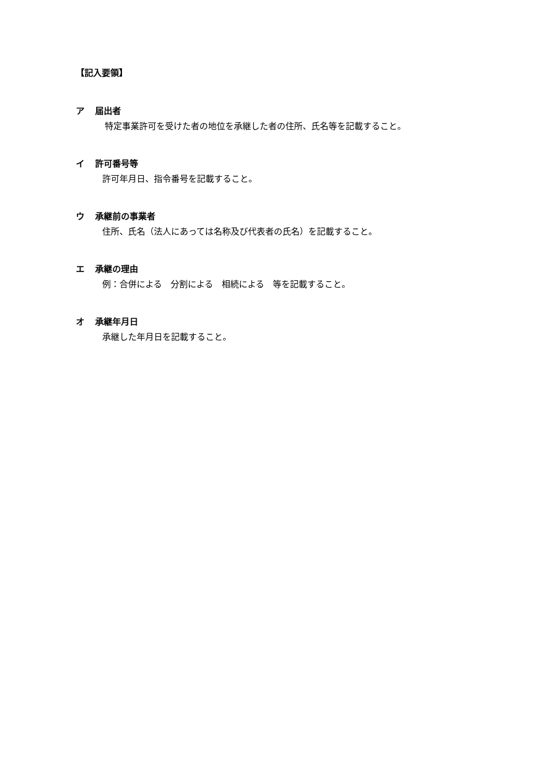【記入要領】
ア 届出者
特定事業許可を受けた者の地位を承継した者の住所、氏名等を記載すること。
イ 許可番号等
許可年月日、指令番号を記載すること。
ウ 承継前の事業者
住所、氏名（法人にあっては名称及び代表者の氏名）を記載すること。
エ 承継の理由
例：合併による　分割による　相続による　等を記載すること。
オ 承継年月日
承継した年月日を記載すること。